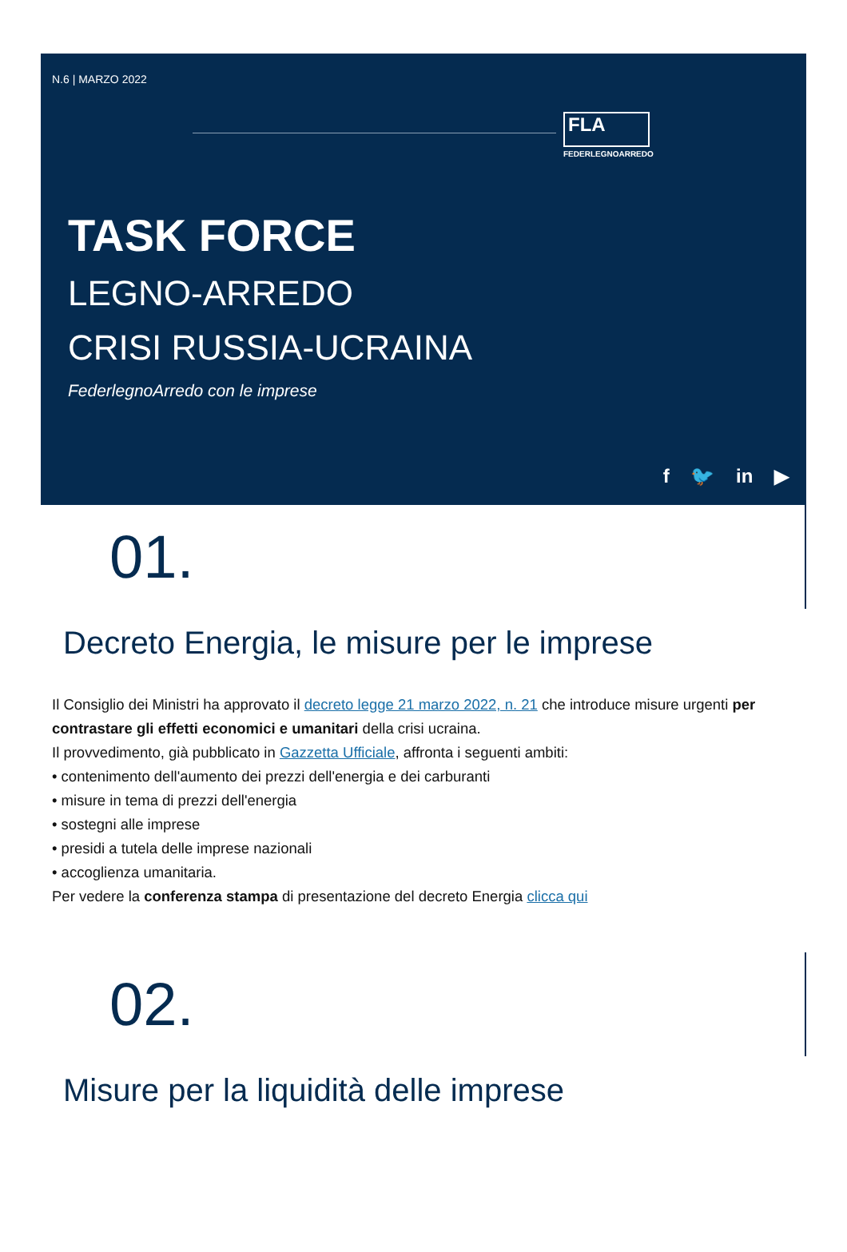N.6 | MARZO 2022
FLA
FEDERLEGNOARREDO
TASK FORCE
LEGNO-ARREDO
CRISI RUSSIA-UCRAINA
FederlegnoArredo con le imprese
f 🐦 in ▶
01.
Decreto Energia, le misure per le imprese
Il Consiglio dei Ministri ha approvato il decreto legge 21 marzo 2022, n. 21 che introduce misure urgenti per contrastare gli effetti economici e umanitari della crisi ucraina.
Il provvedimento, già pubblicato in Gazzetta Ufficiale, affronta i seguenti ambiti:
• contenimento dell'aumento dei prezzi dell'energia e dei carburanti
• misure in tema di prezzi dell'energia
• sostegni alle imprese
• presidi a tutela delle imprese nazionali
• accoglienza umanitaria.
Per vedere la conferenza stampa di presentazione del decreto Energia clicca qui
02.
Misure per la liquidità delle imprese